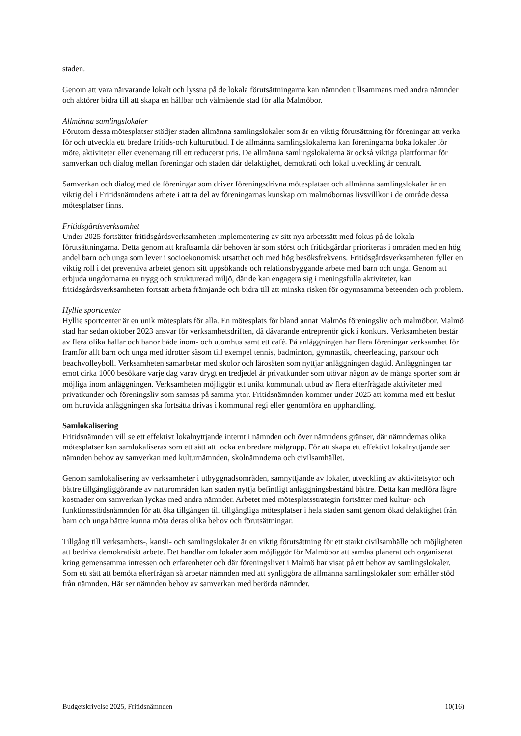staden.
Genom att vara närvarande lokalt och lyssna på de lokala förutsättningarna kan nämnden tillsammans med andra nämnder och aktörer bidra till att skapa en hållbar och välmående stad för alla Malmöbor.
Allmänna samlingslokaler
Förutom dessa mötesplatser stödjer staden allmänna samlingslokaler som är en viktig förutsättning för föreningar att verka för och utveckla ett bredare fritids-och kulturutbud. I de allmänna samlingslokalerna kan föreningarna boka lokaler för möte, aktiviteter eller evenemang till ett reducerat pris. De allmänna samlingslokalerna är också viktiga plattformar för samverkan och dialog mellan föreningar och staden där delaktighet, demokrati och lokal utveckling är centralt.
Samverkan och dialog med de föreningar som driver föreningsdrivna mötesplatser och allmänna samlingslokaler är en viktig del i Fritidsnämndens arbete i att ta del av föreningarnas kunskap om malmöbornas livsvillkor i de område dessa mötesplatser finns.
Fritidsgårdsverksamhet
Under 2025 fortsätter fritidsgårdsverksamheten implementering av sitt nya arbetssätt med fokus på de lokala förutsättningarna. Detta genom att kraftsamla där behoven är som störst och fritidsgårdar prioriteras i områden med en hög andel barn och unga som lever i socioekonomisk utsatthet och med hög besöksfrekvens. Fritidsgårdsverksamheten fyller en viktig roll i det preventiva arbetet genom sitt uppsökande och relationsbyggande arbete med barn och unga. Genom att erbjuda ungdomarna en trygg och strukturerad miljö, där de kan engagera sig i meningsfulla aktiviteter, kan fritidsgårdsverksamheten fortsatt arbeta främjande och bidra till att minska risken för ogynnsamma beteenden och problem.
Hyllie sportcenter
Hyllie sportcenter är en unik mötesplats för alla. En mötesplats för bland annat Malmös föreningsliv och malmöbor. Malmö stad har sedan oktober 2023 ansvar för verksamhetsdriften, då dåvarande entreprenör gick i konkurs. Verksamheten består av flera olika hallar och banor både inom- och utomhus samt ett café. På anläggningen har flera föreningar verksamhet för framför allt barn och unga med idrotter såsom till exempel tennis, badminton, gymnastik, cheerleading, parkour och beachvolleyboll. Verksamheten samarbetar med skolor och lärosäten som nyttjar anläggningen dagtid. Anläggningen tar emot cirka 1000 besökare varje dag varav drygt en tredjedel är privatkunder som utövar någon av de många sporter som är möjliga inom anläggningen. Verksamheten möjliggör ett unikt kommunalt utbud av flera efterfrågade aktiviteter med privatkunder och föreningsliv som samsas på samma ytor. Fritidsnämnden kommer under 2025 att komma med ett beslut om huruvida anläggningen ska fortsätta drivas i kommunal regi eller genomföra en upphandling.
Samlokalisering
Fritidsnämnden vill se ett effektivt lokalnyttjande internt i nämnden och över nämndens gränser, där nämndernas olika mötesplatser kan samlokaliseras som ett sätt att locka en bredare målgrupp. För att skapa ett effektivt lokalnyttjande ser nämnden behov av samverkan med kulturnämnden, skolnämnderna och civilsamhället.
Genom samlokalisering av verksamheter i utbyggnadsområden, samnyttjande av lokaler, utveckling av aktivitetsytor och bättre tillgängliggörande av naturområden kan staden nyttja befintligt anläggningsbestånd bättre. Detta kan medföra lägre kostnader om samverkan lyckas med andra nämnder. Arbetet med mötesplatsstrategin fortsätter med kultur- och funktionsstödsnämnden för att öka tillgången till tillgängliga mötesplatser i hela staden samt genom ökad delaktighet från barn och unga bättre kunna möta deras olika behov och förutsättningar.
Tillgång till verksamhets-, kansli- och samlingslokaler är en viktig förutsättning för ett starkt civilsamhälle och möjligheten att bedriva demokratiskt arbete. Det handlar om lokaler som möjliggör för Malmöbor att samlas planerat och organiserat kring gemensamma intressen och erfarenheter och där föreningslivet i Malmö har visat på ett behov av samlingslokaler. Som ett sätt att bemöta efterfrågan så arbetar nämnden med att synliggöra de allmänna samlingslokaler som erhåller stöd från nämnden. Här ser nämnden behov av samverkan med berörda nämnder.
Budgetskrivelse 2025, Fritidsnämnden 10(16)